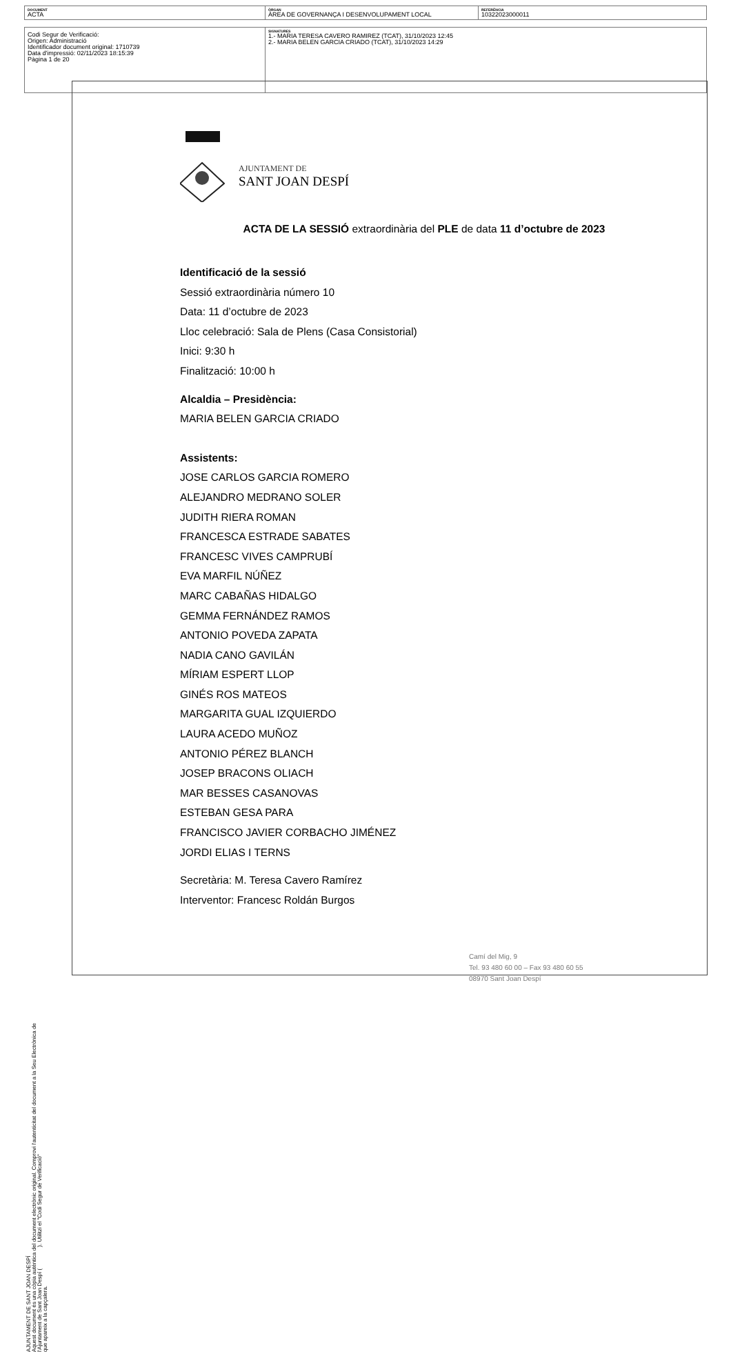| DOCUMENT ACTA | ÒRGAN ÀREA DE GOVERNANÇA I DESENVOLUPAMENT LOCAL | REFERÈNCIA 10322023000011 |
| Codi Segur de Verificació: Origen: Administració Identificador document original: 1710739 Data d'impressió: 02/11/2023 18:15:39 Pàgina 1 de 20 | SIGNATURES 1.- MARIA TERESA CAVERO RAMIREZ (TCAT), 31/10/2023 12:45 2.- MARIA BELEN GARCIA CRIADO (TCAT), 31/10/2023 14:29 |
AJUNTAMENT DE SANT JOAN DESPÍ
Aquest document és una còpia autèntica del document electrònic original. Comprovi l'autenticitat del document a la Seu Electrònica de
l'Ajuntament de Sant Joan Despí ( ). Utilitzi el "Codi Segur de Verificació"
que apareix a la capçalera.
AJUNTAMENT DE
SANT JOAN DESPÍ
ACTA DE LA SESSIÓ extraordinària del PLE de data 11 d’octubre de 2023
Identificació de la sessió
Sessió extraordinària número 10
Data: 11 d’octubre de 2023
Lloc celebració: Sala de Plens (Casa Consistorial)
Inici: 9:30 h
Finalització: 10:00 h
Alcaldia – Presidència:
MARIA BELEN GARCIA CRIADO
Assistents:
JOSE CARLOS GARCIA ROMERO
ALEJANDRO MEDRANO SOLER
JUDITH RIERA ROMAN
FRANCESCA ESTRADE SABATES
FRANCESC VIVES CAMPRUBÍ
EVA MARFIL NÚÑEZ
MARC CABAÑAS HIDALGO
GEMMA FERNÁNDEZ RAMOS
ANTONIO POVEDA ZAPATA
NADIA CANO GAVILÁN
MÍRIAM ESPERT LLOP
GINÉS ROS MATEOS
MARGARITA GUAL IZQUIERDO
LAURA ACEDO MUÑOZ
ANTONIO PÉREZ BLANCH
JOSEP BRACONS OLIACH
MAR BESSES CASANOVAS
ESTEBAN GESA PARA
FRANCISCO JAVIER CORBACHO JIMÉNEZ
JORDI ELIAS I TERNS
Secretària: M. Teresa Cavero Ramírez
Interventor: Francesc Roldán Burgos
Camí del Mig, 9
Tel. 93 480 60 00 – Fax 93 480 60 55
08970 Sant Joan Despí